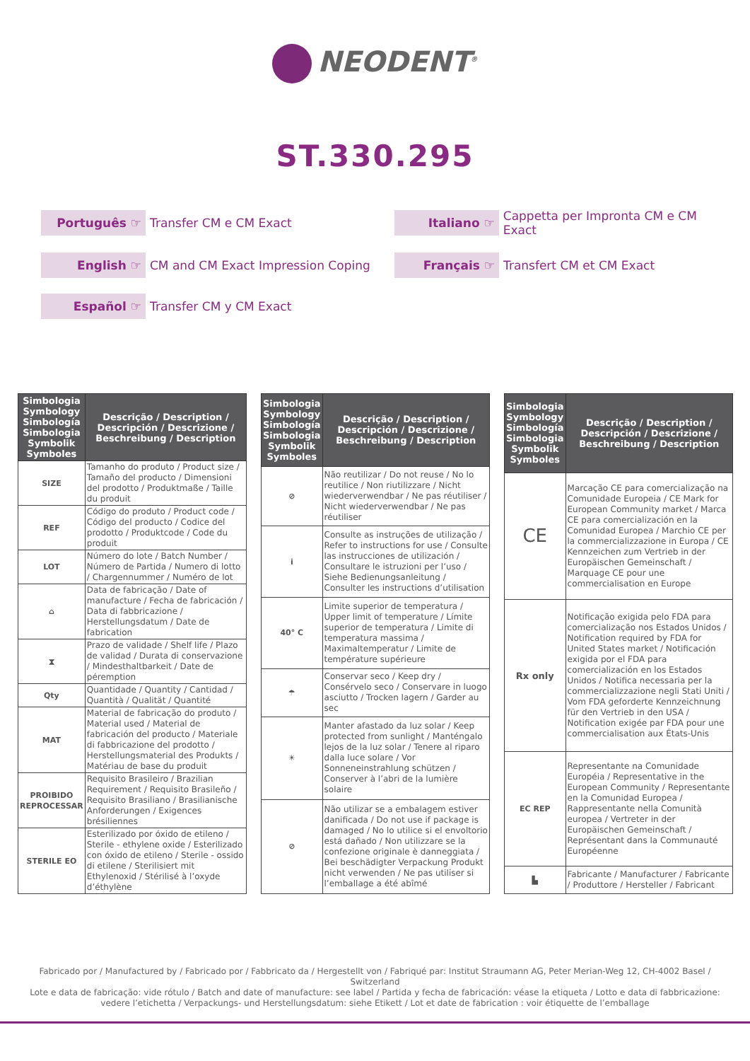NEODENT<sup>®</sup>
ST.330.295
Português ☞ Transfer CM e CM Exact
Italiano ☞ Cappetta per Impronta CM e CM Exact
English ☞ CM and CM Exact Impression Coping
Français ☞ Transfert CM et CM Exact
Español ☞ Transfer CM y CM Exact
| Simbologia Symbology Simbología Simbologia Symbolik Symboles | Descrição / Description / Descripción / Descrizione / Beschreibung / Description |
| --- | --- |
| SIZE | Tamanho do produto / Product size / Tamaño del producto / Dimensioni del prodotto / Produktmaße / Taille du produit |
| REF | Código do produto / Product code / Código del producto / Codice del prodotto / Produktcode / Code du produit |
| LOT | Número do lote / Batch Number / Número de Partida / Numero di lotto / Chargennummer / Numéro de lot |
| ⌂ | Data de fabricação / Date of manufacture / Fecha de fabricación / Data di fabbricazione / Herstellungsdatum / Date de fabrication |
| ⧗ | Prazo de validade / Shelf life / Plazo de validad / Durata di conservazione / Mindesthaltbarkeit / Date de péremption |
| Qty | Quantidade / Quantity / Cantidad / Quantità / Qualität / Quantité |
| MAT | Material de fabricação do produto / Material used / Material de fabricación del producto / Materiale di fabbricazione del prodotto / Herstellungsmaterial des Produkts / Matériau de base du produit |
| PROIBIDO REPROCESSAR | Requisito Brasileiro / Brazilian Requirement / Requisito Brasileño / Requisito Brasiliano / Brasilianische Anforderungen / Exigences brésiliennes |
| STERILE EO | Esterilizado por óxido de etileno / Sterile - ethylene oxide / Esterilizado con óxido de etileno / Sterile - ossido di etilene / Sterilisiert mit Ethylenoxid / Stérilisé à l’oxyde d’éthylène |
| Simbologia Symbology Simbología Simbologia Symbolik Symboles | Descrição / Description / Descripción / Descrizione / Beschreibung / Description |
| --- | --- |
| ⊘ | Não reutilizar / Do not reuse / No lo reutilice / Non riutilizzare / Nicht wiederverwendbar / Ne pas réutiliser / Nicht wiederverwendbar / Ne pas réutiliser |
| i | Consulte as instruções de utilização / Refer to instructions for use / Consulte las instrucciones de utilización / Consultare le istruzioni per l’uso / Siehe Bedienungsanleitung / Consulter les instructions d’utilisation |
| 40° C | Limite superior de temperatura / Upper limit of temperature / Límite superior de temperatura / Limite di temperatura massima / Maximaltemperatur / Limite de température supérieure |
| ☂ | Conservar seco / Keep dry / Consérvelo seco / Conservare in luogo asciutto / Trocken lagern / Garder au sec |
| ☀ | Manter afastado da luz solar / Keep protected from sunlight / Manténgalo lejos de la luz solar / Tenere al riparo dalla luce solare / Vor Sonneneinstrahlung schützen / Conserver à l’abri de la lumière solaire |
| ⊘ | Não utilizar se a embalagem estiver danificada / Do not use if package is damaged / No lo utilice si el envoltorio está dañado / Non utilizzare se la confezione originale è danneggiata / Bei beschädigter Verpackung Produkt nicht verwenden / Ne pas utiliser si l’emballage a été abîmé |
| Simbologia Symbology Simbología Simbologia Symbolik Symboles | Descrição / Description / Descripción / Descrizione / Beschreibung / Description |
| --- | --- |
| CE | Marcação CE para comercialização na Comunidade Europeia / CE Mark for European Community market / Marca CE para comercialización en la Comunidad Europea / Marchio CE per la commercializzazione in Europa / CE Kennzeichen zum Vertrieb in der Europäischen Gemeinschaft / Marquage CE pour une commercialisation en Europe |
| Rx only | Notificação exigida pelo FDA para comercialização nos Estados Unidos / Notification required by FDA for United States market / Notificación exigida por el FDA para comercialización en los Estados Unidos / Notifica necessaria per la commercializzazione negli Stati Uniti / Vom FDA geforderte Kennzeichnung für den Vertrieb in den USA / Notification exigée par FDA pour une commercialisation aux États-Unis |
| EC REP | Representante na Comunidade Européia / Representative in the European Community / Representante en la Comunidad Europea / Rappresentante nella Comunità europea / Vertreter in der Europäischen Gemeinschaft / Représentant dans la Communauté Européenne |
| ▙ | Fabricante / Manufacturer / Fabricante / Produttore / Hersteller / Fabricant |
Fabricado por / Manufactured by / Fabricado por / Fabbricato da / Hergestellt von / Fabriqué par: Institut Straumann AG, Peter Merian-Weg 12, CH-4002 Basel / Switzerland
Lote e data de fabricação: vide rótulo / Batch and date of manufacture: see label / Partida y fecha de fabricación: véase la etiqueta / Lotto e data di fabbricazione: vedere l’etichetta / Verpackungs- und Herstellungsdatum: siehe Etikett / Lot et date de fabrication : voir étiquette de l’emballage